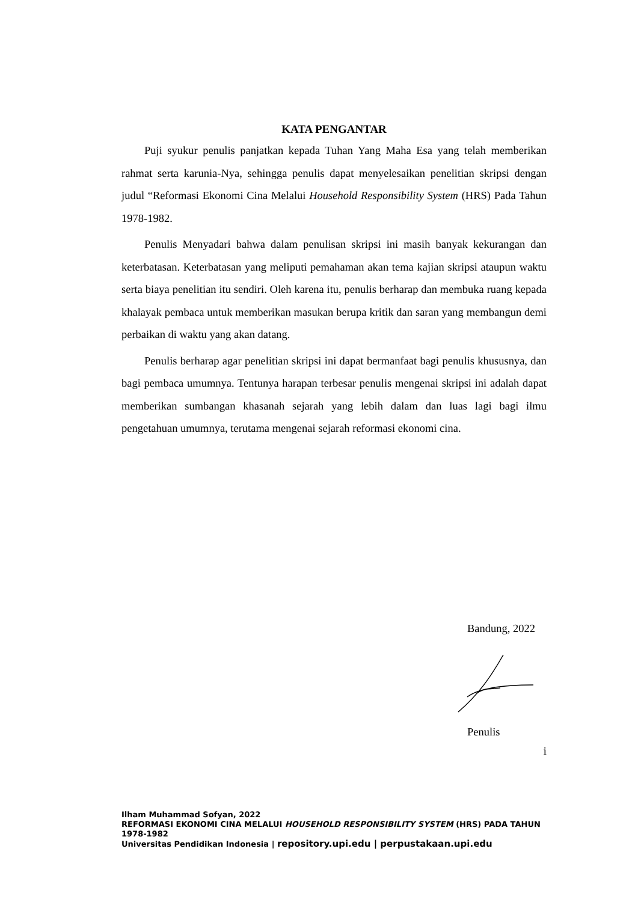KATA PENGANTAR
Puji syukur penulis panjatkan kepada Tuhan Yang Maha Esa yang telah memberikan rahmat serta karunia-Nya, sehingga penulis dapat menyelesaikan penelitian skripsi dengan judul “Reformasi Ekonomi Cina Melalui Household Responsibility System (HRS) Pada Tahun 1978-1982.
Penulis Menyadari bahwa dalam penulisan skripsi ini masih banyak kekurangan dan keterbatasan. Keterbatasan yang meliputi pemahaman akan tema kajian skripsi ataupun waktu serta biaya penelitian itu sendiri. Oleh karena itu, penulis berharap dan membuka ruang kepada khalayak pembaca untuk memberikan masukan berupa kritik dan saran yang membangun demi perbaikan di waktu yang akan datang.
Penulis berharap agar penelitian skripsi ini dapat bermanfaat bagi penulis khususnya, dan bagi pembaca umumnya. Tentunya harapan terbesar penulis mengenai skripsi ini adalah dapat memberikan sumbangan khasanah sejarah yang lebih dalam dan luas lagi bagi ilmu pengetahuan umumnya, terutama mengenai sejarah reformasi ekonomi cina.
Bandung, 2022
Penulis
i
Ilham Muhammad Sofyan, 2022
REFORMASI EKONOMI CINA MELALUI HOUSEHOLD RESPONSIBILITY SYSTEM (HRS) PADA TAHUN 1978-1982
Universitas Pendidikan Indonesia | repository.upi.edu | perpustakaan.upi.edu